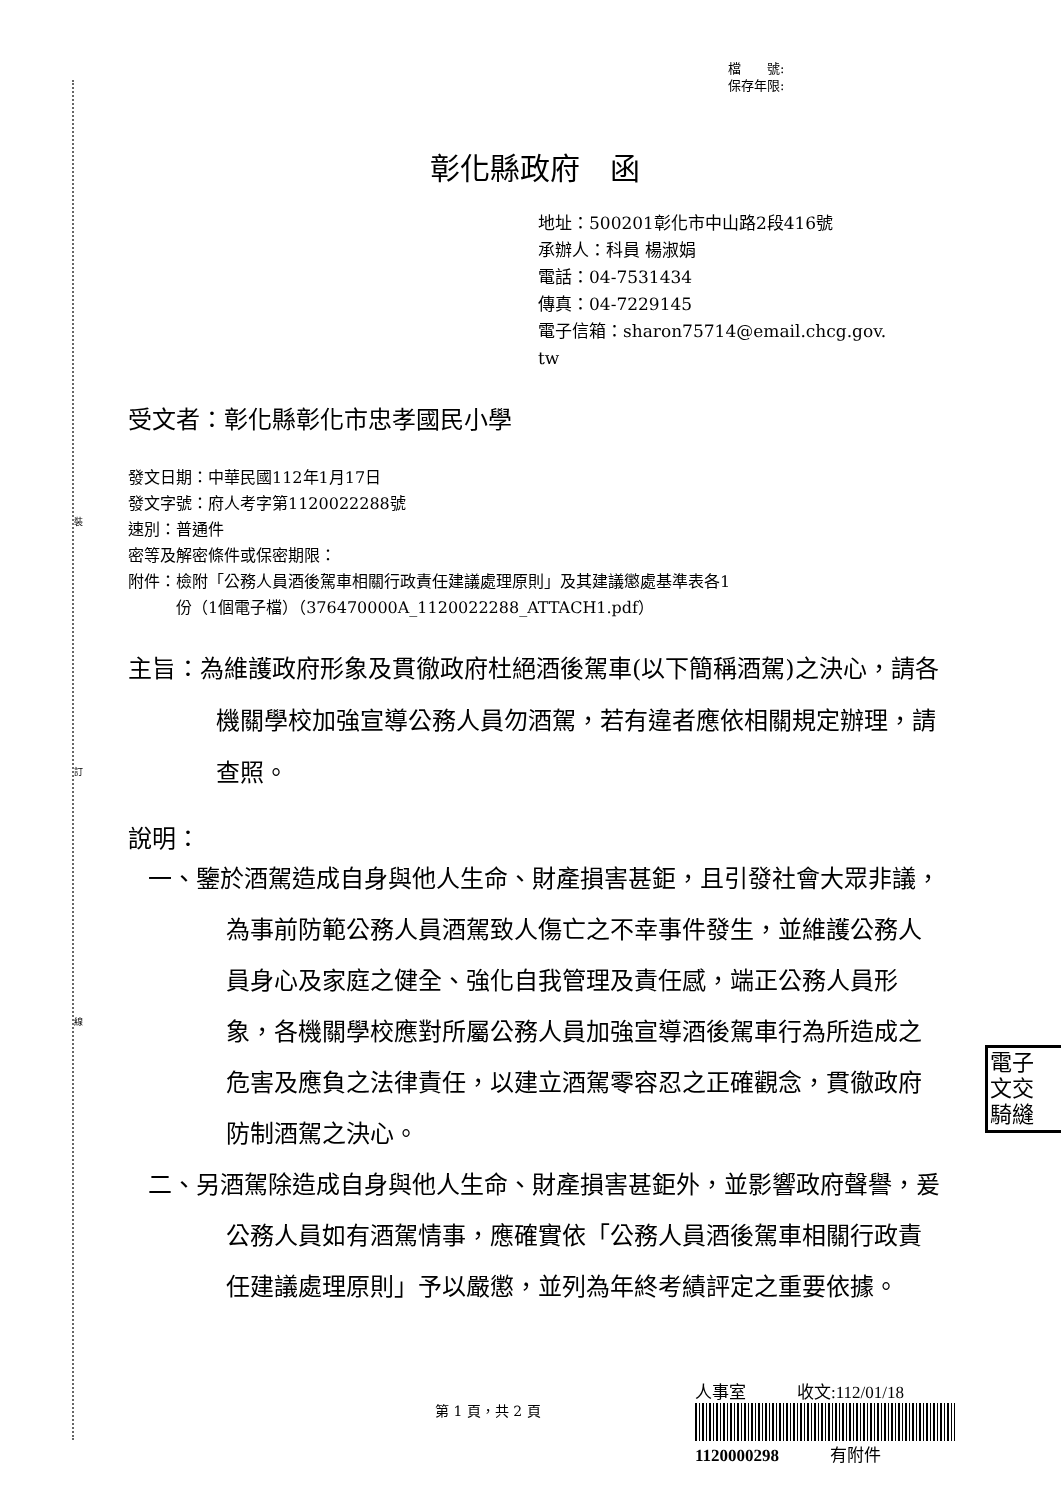裝
訂
線
檔　　號:
保存年限:
彰化縣政府　函
地址：500201彰化市中山路2段416號
承辦人：科員 楊淑娟
電話：04-7531434
傳真：04-7229145
電子信箱：sharon75714@email.chcg.gov.
tw
受文者：彰化縣彰化市忠孝國民小學
發文日期：中華民國112年1月17日
發文字號：府人考字第1120022288號
速別：普通件
密等及解密條件或保密期限：
附件：檢附「公務人員酒後駕車相關行政責任建議處理原則」及其建議懲處基準表各1
　　　份（1個電子檔）（376470000A_1120022288_ATTACH1.pdf）
主旨：為維護政府形象及貫徹政府杜絕酒後駕車(以下簡稱酒駕)之決心，請各機關學校加強宣導公務人員勿酒駕，若有違者應依相關規定辦理，請查照。
說明：
一、鑒於酒駕造成自身與他人生命、財產損害甚鉅，且引發社會大眾非議，為事前防範公務人員酒駕致人傷亡之不幸事件發生，並維護公務人員身心及家庭之健全、強化自我管理及責任感，端正公務人員形象，各機關學校應對所屬公務人員加強宣導酒後駕車行為所造成之危害及應負之法律責任，以建立酒駕零容忍之正確觀念，貫徹政府防制酒駕之決心。
二、另酒駕除造成自身與他人生命、財產損害甚鉅外，並影響政府聲譽，爰公務人員如有酒駕情事，應確實依「公務人員酒後駕車相關行政責任建議處理原則」予以嚴懲，並列為年終考績評定之重要依據。
電子
文交
騎縫
第 1 頁，共 2 頁
人事室　　　收文:112/01/18
1120000298　　　有附件